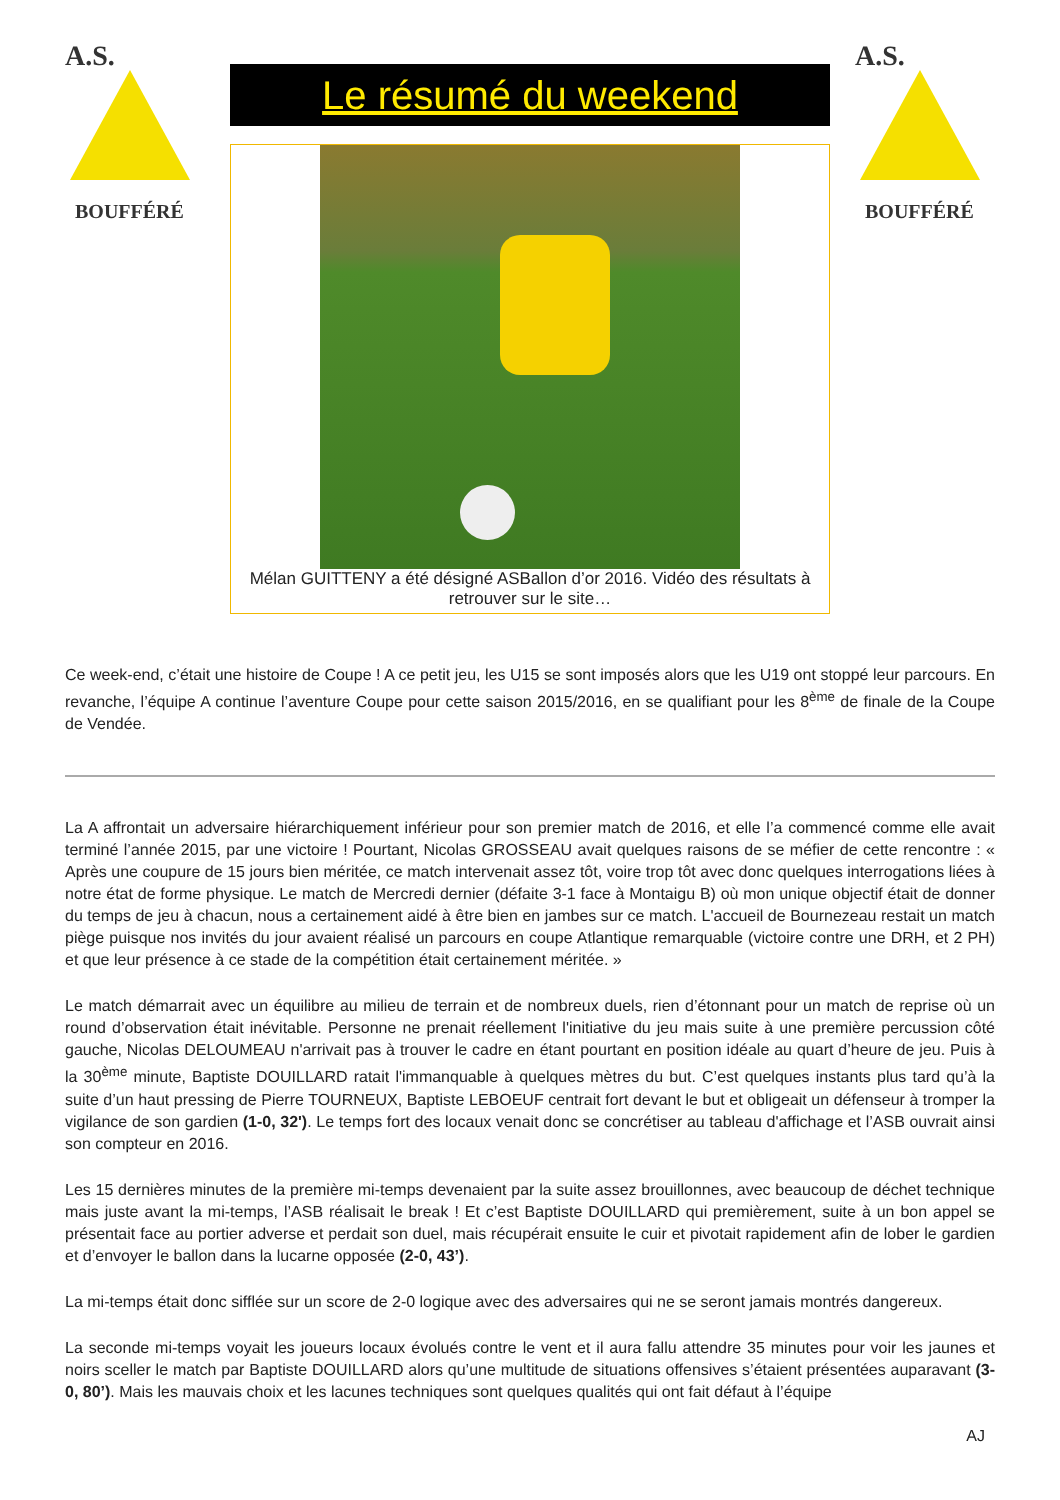A.S.
BOUFFÉRÉ
Le résumé du weekend
Mélan GUITTENY a été désigné ASBallon d’or 2016. Vidéo des résultats à retrouver sur le site…
A.S.
BOUFFÉRÉ
Ce week-end, c’était une histoire de Coupe ! A ce petit jeu, les U15 se sont imposés alors que les U19 ont stoppé leur parcours. En revanche, l’équipe A continue l’aventure Coupe pour cette saison 2015/2016, en se qualifiant pour les 8<sup>ème</sup> de finale de la Coupe de Vendée.
La A affrontait un adversaire hiérarchiquement inférieur pour son premier match de 2016, et elle l’a commencé comme elle avait terminé l’année 2015, par une victoire ! Pourtant, Nicolas GROSSEAU avait quelques raisons de se méfier de cette rencontre : « Après une coupure de 15 jours bien méritée, ce match intervenait assez tôt, voire trop tôt avec donc quelques interrogations liées à notre état de forme physique. Le match de Mercredi dernier (défaite 3-1 face à Montaigu B) où mon unique objectif était de donner du temps de jeu à chacun, nous a certainement aidé à être bien en jambes sur ce match. L'accueil de Bournezeau restait un match piège puisque nos invités du jour avaient réalisé un parcours en coupe Atlantique remarquable (victoire contre une DRH, et 2 PH) et que leur présence à ce stade de la compétition était certainement méritée. »
Le match démarrait avec un équilibre au milieu de terrain et de nombreux duels, rien d’étonnant pour un match de reprise où un round d’observation était inévitable. Personne ne prenait réellement l'initiative du jeu mais suite à une première percussion côté gauche, Nicolas DELOUMEAU n'arrivait pas à trouver le cadre en étant pourtant en position idéale au quart d’heure de jeu. Puis à la 30<sup>ème</sup> minute, Baptiste DOUILLARD ratait l'immanquable à quelques mètres du but. C’est quelques instants plus tard qu’à la suite d’un haut pressing de Pierre TOURNEUX, Baptiste LEBOEUF centrait fort devant le but et obligeait un défenseur à tromper la vigilance de son gardien (1-0, 32'). Le temps fort des locaux venait donc se concrétiser au tableau d'affichage et l’ASB ouvrait ainsi son compteur en 2016.
Les 15 dernières minutes de la première mi-temps devenaient par la suite assez brouillonnes, avec beaucoup de déchet technique mais juste avant la mi-temps, l’ASB réalisait le break ! Et c’est Baptiste DOUILLARD qui premièrement, suite à un bon appel se présentait face au portier adverse et perdait son duel, mais récupérait ensuite le cuir et pivotait rapidement afin de lober le gardien et d’envoyer le ballon dans la lucarne opposée (2-0, 43’).
La mi-temps était donc sifflée sur un score de 2-0 logique avec des adversaires qui ne se seront jamais montrés dangereux.
La seconde mi-temps voyait les joueurs locaux évolués contre le vent et il aura fallu attendre 35 minutes pour voir les jaunes et noirs sceller le match par Baptiste DOUILLARD alors qu’une multitude de situations offensives s’étaient présentées auparavant (3-0, 80’). Mais les mauvais choix et les lacunes techniques sont quelques qualités qui ont fait défaut à l’équipe
AJ